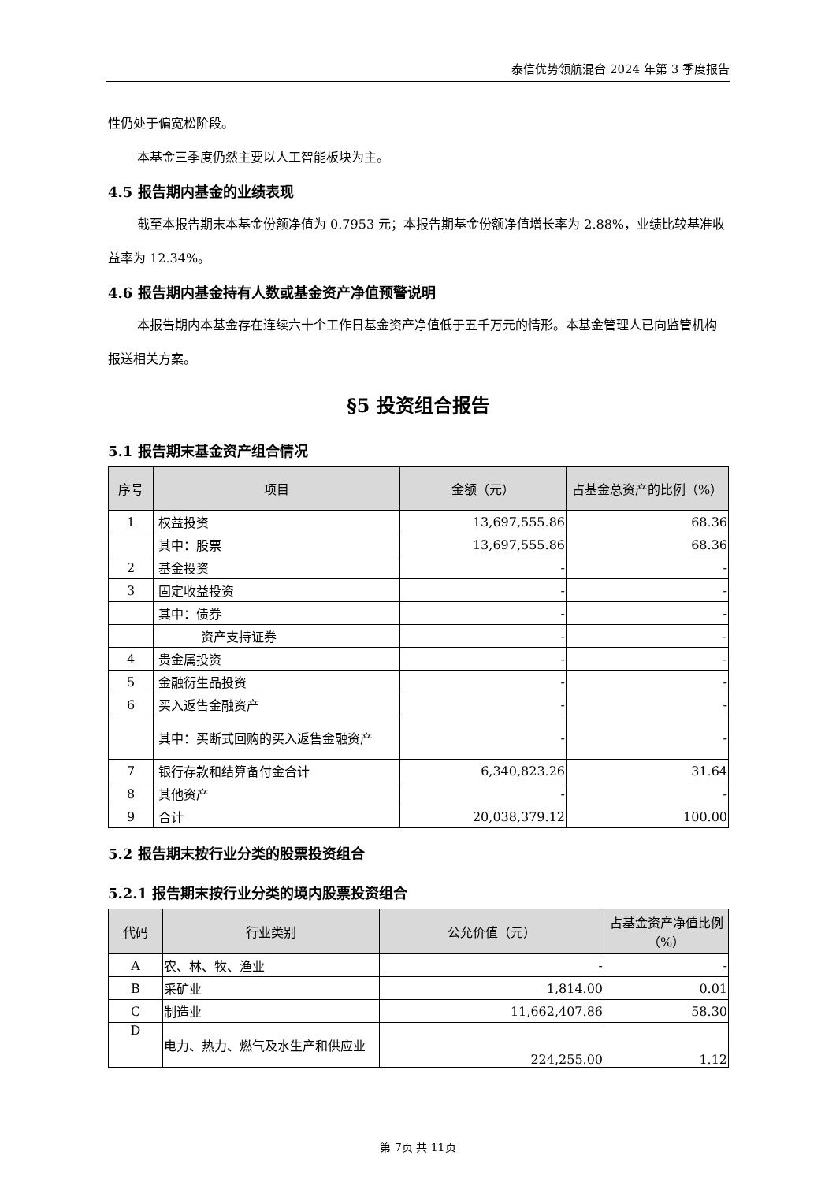泰信优势领航混合 2024 年第 3 季度报告
性仍处于偏宽松阶段。
本基金三季度仍然主要以人工智能板块为主。
4.5 报告期内基金的业绩表现
截至本报告期末本基金份额净值为 0.7953 元；本报告期基金份额净值增长率为 2.88%，业绩比较基准收益率为 12.34%。
4.6 报告期内基金持有人数或基金资产净值预警说明
本报告期内本基金存在连续六十个工作日基金资产净值低于五千万元的情形。本基金管理人已向监管机构报送相关方案。
§5 投资组合报告
5.1 报告期末基金资产组合情况
| 序号 | 项目 | 金额（元） | 占基金总资产的比例（%） |
| --- | --- | --- | --- |
| 1 | 权益投资 | 13,697,555.86 | 68.36 |
| | 其中：股票 | 13,697,555.86 | 68.36 |
| 2 | 基金投资 | - | - |
| 3 | 固定收益投资 | - | - |
| | 其中：债券 | - | - |
| | 资产支持证券 | - | - |
| 4 | 贵金属投资 | - | - |
| 5 | 金融衍生品投资 | - | - |
| 6 | 买入返售金融资产 | - | - |
| | 其中：买断式回购的买入返售金融资产 | - | - |
| 7 | 银行存款和结算备付金合计 | 6,340,823.26 | 31.64 |
| 8 | 其他资产 | - | - |
| 9 | 合计 | 20,038,379.12 | 100.00 |
5.2 报告期末按行业分类的股票投资组合
5.2.1 报告期末按行业分类的境内股票投资组合
| 代码 | 行业类别 | 公允价值（元） | 占基金资产净值比例（%） |
| --- | --- | --- | --- |
| A | 农、林、牧、渔业 | - | - |
| B | 采矿业 | 1,814.00 | 0.01 |
| C | 制造业 | 11,662,407.86 | 58.30 |
| D | 电力、热力、燃气及水生产和供应业 | 224,255.00 | 1.12 |
第 7页 共 11页